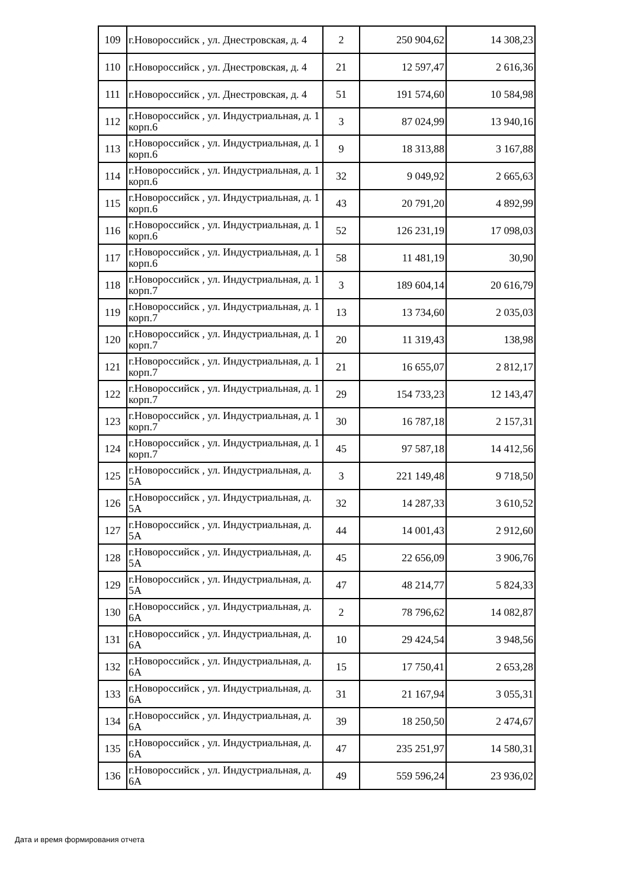| 109 | г.Новороссийск , ул. Днестровская, д. 4 | 2 | 250 904,62 | 14 308,23 |
| 110 | г.Новороссийск , ул. Днестровская, д. 4 | 21 | 12 597,47 | 2 616,36 |
| 111 | г.Новороссийск , ул. Днестровская, д. 4 | 51 | 191 574,60 | 10 584,98 |
| 112 | г.Новороссийск , ул. Индустриальная, д. 1 корп.6 | 3 | 87 024,99 | 13 940,16 |
| 113 | г.Новороссийск , ул. Индустриальная, д. 1 корп.6 | 9 | 18 313,88 | 3 167,88 |
| 114 | г.Новороссийск , ул. Индустриальная, д. 1 корп.6 | 32 | 9 049,92 | 2 665,63 |
| 115 | г.Новороссийск , ул. Индустриальная, д. 1 корп.6 | 43 | 20 791,20 | 4 892,99 |
| 116 | г.Новороссийск , ул. Индустриальная, д. 1 корп.6 | 52 | 126 231,19 | 17 098,03 |
| 117 | г.Новороссийск , ул. Индустриальная, д. 1 корп.6 | 58 | 11 481,19 | 30,90 |
| 118 | г.Новороссийск , ул. Индустриальная, д. 1 корп.7 | 3 | 189 604,14 | 20 616,79 |
| 119 | г.Новороссийск , ул. Индустриальная, д. 1 корп.7 | 13 | 13 734,60 | 2 035,03 |
| 120 | г.Новороссийск , ул. Индустриальная, д. 1 корп.7 | 20 | 11 319,43 | 138,98 |
| 121 | г.Новороссийск , ул. Индустриальная, д. 1 корп.7 | 21 | 16 655,07 | 2 812,17 |
| 122 | г.Новороссийск , ул. Индустриальная, д. 1 корп.7 | 29 | 154 733,23 | 12 143,47 |
| 123 | г.Новороссийск , ул. Индустриальная, д. 1 корп.7 | 30 | 16 787,18 | 2 157,31 |
| 124 | г.Новороссийск , ул. Индустриальная, д. 1 корп.7 | 45 | 97 587,18 | 14 412,56 |
| 125 | г.Новороссийск , ул. Индустриальная, д. 5А | 3 | 221 149,48 | 9 718,50 |
| 126 | г.Новороссийск , ул. Индустриальная, д. 5А | 32 | 14 287,33 | 3 610,52 |
| 127 | г.Новороссийск , ул. Индустриальная, д. 5А | 44 | 14 001,43 | 2 912,60 |
| 128 | г.Новороссийск , ул. Индустриальная, д. 5А | 45 | 22 656,09 | 3 906,76 |
| 129 | г.Новороссийск , ул. Индустриальная, д. 5А | 47 | 48 214,77 | 5 824,33 |
| 130 | г.Новороссийск , ул. Индустриальная, д. 6А | 2 | 78 796,62 | 14 082,87 |
| 131 | г.Новороссийск , ул. Индустриальная, д. 6А | 10 | 29 424,54 | 3 948,56 |
| 132 | г.Новороссийск , ул. Индустриальная, д. 6А | 15 | 17 750,41 | 2 653,28 |
| 133 | г.Новороссийск , ул. Индустриальная, д. 6А | 31 | 21 167,94 | 3 055,31 |
| 134 | г.Новороссийск , ул. Индустриальная, д. 6А | 39 | 18 250,50 | 2 474,67 |
| 135 | г.Новороссийск , ул. Индустриальная, д. 6А | 47 | 235 251,97 | 14 580,31 |
| 136 | г.Новороссийск , ул. Индустриальная, д. 6А | 49 | 559 596,24 | 23 936,02 |
Дата и время формирования отчета